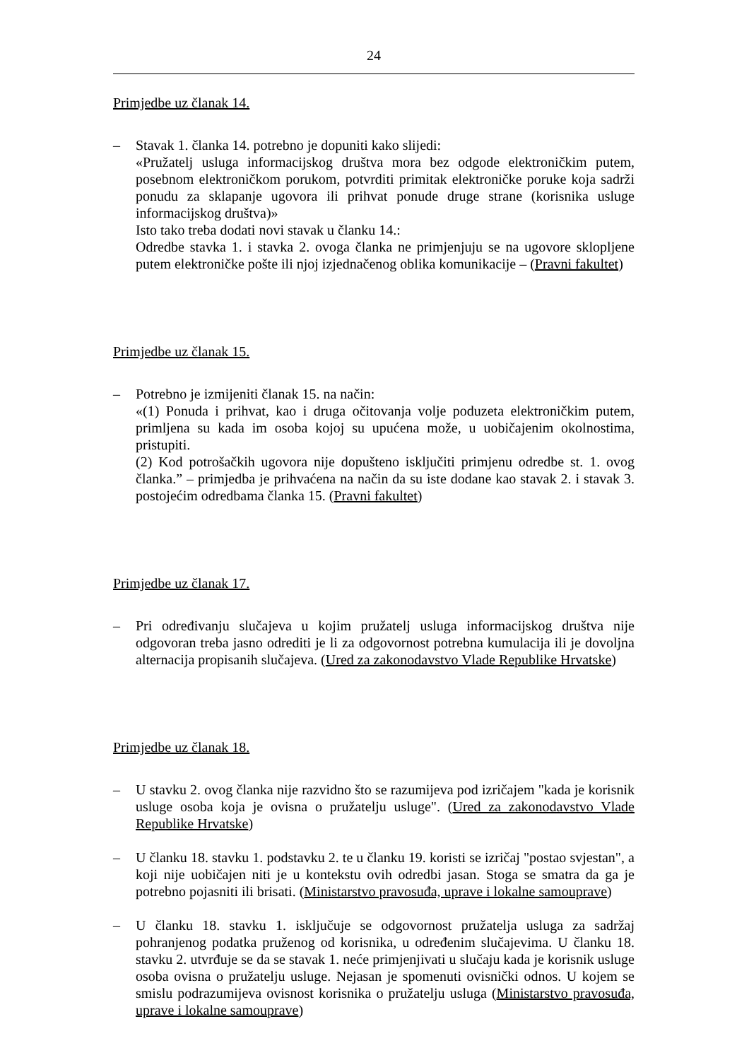24
Primjedbe uz članak 14.
– Stavak 1. članka 14. potrebno je dopuniti kako slijedi:
«Pružatelj usluga informacijskog društva mora bez odgode elektroničkim putem, posebnom elektroničkom porukom, potvrditi primitak elektroničke poruke koja sadrži ponudu za sklapanje ugovora ili prihvat ponude druge strane (korisnika usluge informacijskog društva)»
Isto tako treba dodati novi stavak u članku 14.:
Odredbe stavka 1. i stavka 2. ovoga članka ne primjenjuju se na ugovore sklopljene putem elektroničke pošte ili njoj izjednačenog oblika komunikacije – (Pravni fakultet)
Primjedbe uz članak 15.
– Potrebno je izmijeniti članak 15. na način:
«(1) Ponuda i prihvat, kao i druga očitovanja volje poduzeta elektroničkim putem, primljena su kada im osoba kojoj su upućena može, u uobičajenim okolnostima, pristupiti.
(2) Kod potrošačkih ugovora nije dopušteno isključiti primjenu odredbe st. 1. ovog članka.” – primjedba je prihvaćena na način da su iste dodane kao stavak 2. i stavak 3. postojećim odredbama članka 15. (Pravni fakultet)
Primjedbe uz članak 17.
– Pri određivanju slučajeva u kojim pružatelj usluga informacijskog društva nije odgovoran treba jasno odrediti je li za odgovornost potrebna kumulacija ili je dovoljna alternacija propisanih slučajeva. (Ured za zakonodavstvo Vlade Republike Hrvatske)
Primjedbe uz članak 18.
– U stavku 2. ovog članka nije razvidno što se razumijeva pod izričajem "kada je korisnik usluge osoba koja je ovisna o pružatelju usluge". (Ured za zakonodavstvo Vlade Republike Hrvatske)
– U članku 18. stavku 1. podstavku 2. te u članku 19. koristi se izričaj "postao svjestan", a koji nije uobičajen niti je u kontekstu ovih odredbi jasan. Stoga se smatra da ga je potrebno pojasniti ili brisati. (Ministarstvo pravosuđa, uprave i lokalne samouprave)
– U članku 18. stavku 1. isključuje se odgovornost pružatelja usluga za sadržaj pohranjenog podatka pruženog od korisnika, u određenim slučajevima. U članku 18. stavku 2. utvrđuje se da se stavak 1. neće primjenjivati u slučaju kada je korisnik usluge osoba ovisna o pružatelju usluge. Nejasan je spomenuti ovisnički odnos. U kojem se smislu podrazumijeva ovisnost korisnika o pružatelju usluga (Ministarstvo pravosuđa, uprave i lokalne samouprave)